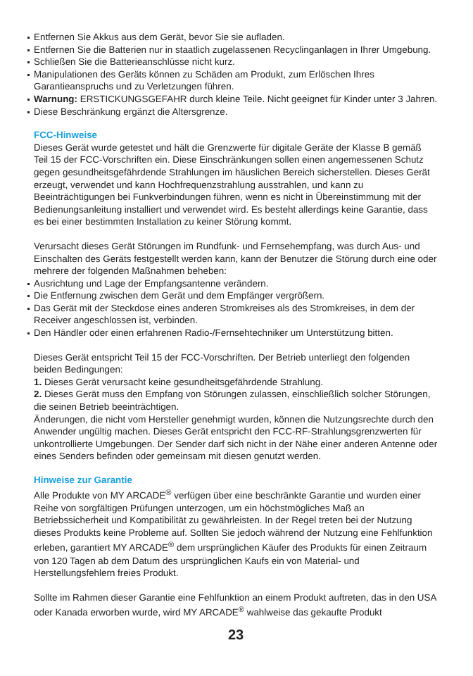Entfernen Sie Akkus aus dem Gerät, bevor Sie sie aufladen.
Entfernen Sie die Batterien nur in staatlich zugelassenen Recyclinganlagen in Ihrer Umgebung.
Schließen Sie die Batterieanschlüsse nicht kurz.
Manipulationen des Geräts können zu Schäden am Produkt, zum Erlöschen Ihres Garantieanspruchs und zu Verletzungen führen.
Warnung: ERSTICKUNGSGEFAHR durch kleine Teile. Nicht geeignet für Kinder unter 3 Jahren.
Diese Beschränkung ergänzt die Altersgrenze.
FCC-Hinweise
Dieses Gerät wurde getestet und hält die Grenzwerte für digitale Geräte der Klasse B gemäß Teil 15 der FCC-Vorschriften ein. Diese Einschränkungen sollen einen angemessenen Schutz gegen gesundheitsgefährdende Strahlungen im häuslichen Bereich sicherstellen. Dieses Gerät erzeugt, verwendet und kann Hochfrequenzstrahlung ausstrahlen, und kann zu Beeinträchtigungen bei Funkverbindungen führen, wenn es nicht in Übereinstimmung mit der Bedienungsanleitung installiert und verwendet wird. Es besteht allerdings keine Garantie, dass es bei einer bestimmten Installation zu keiner Störung kommt.
Verursacht dieses Gerät Störungen im Rundfunk- und Fernsehempfang, was durch Aus- und Einschalten des Geräts festgestellt werden kann, kann der Benutzer die Störung durch eine oder mehrere der folgenden Maßnahmen beheben:
Ausrichtung und Lage der Empfangsantenne verändern.
Die Entfernung zwischen dem Gerät und dem Empfänger vergrößern.
Das Gerät mit der Steckdose eines anderen Stromkreises als des Stromkreises, in dem der Receiver angeschlossen ist, verbinden.
Den Händler oder einen erfahrenen Radio-/Fernsehtechniker um Unterstützung bitten.
Dieses Gerät entspricht Teil 15 der FCC-Vorschriften. Der Betrieb unterliegt den folgenden beiden Bedingungen:
1. Dieses Gerät verursacht keine gesundheitsgefährdende Strahlung.
2. Dieses Gerät muss den Empfang von Störungen zulassen, einschließlich solcher Störungen, die seinen Betrieb beeinträchtigen.
Änderungen, die nicht vom Hersteller genehmigt wurden, können die Nutzungsrechte durch den Anwender ungültig machen. Dieses Gerät entspricht den FCC-RF-Strahlungsgrenzwerten für unkontrollierte Umgebungen. Der Sender darf sich nicht in der Nähe einer anderen Antenne oder eines Senders befinden oder gemeinsam mit diesen genutzt werden.
Hinweise zur Garantie
Alle Produkte von MY ARCADE<sup>®</sup> verfügen über eine beschränkte Garantie und wurden einer Reihe von sorgfältigen Prüfungen unterzogen, um ein höchstmögliches Maß an Betriebssicherheit und Kompatibilität zu gewährleisten. In der Regel treten bei der Nutzung dieses Produkts keine Probleme auf. Sollten Sie jedoch während der Nutzung eine Fehlfunktion erleben, garantiert MY ARCADE<sup>®</sup> dem ursprünglichen Käufer des Produkts für einen Zeitraum von 120 Tagen ab dem Datum des ursprünglichen Kaufs ein von Material- und Herstellungsfehlern freies Produkt.
Sollte im Rahmen dieser Garantie eine Fehlfunktion an einem Produkt auftreten, das in den USA oder Kanada erworben wurde, wird MY ARCADE<sup>®</sup> wahlweise das gekaufte Produkt
23